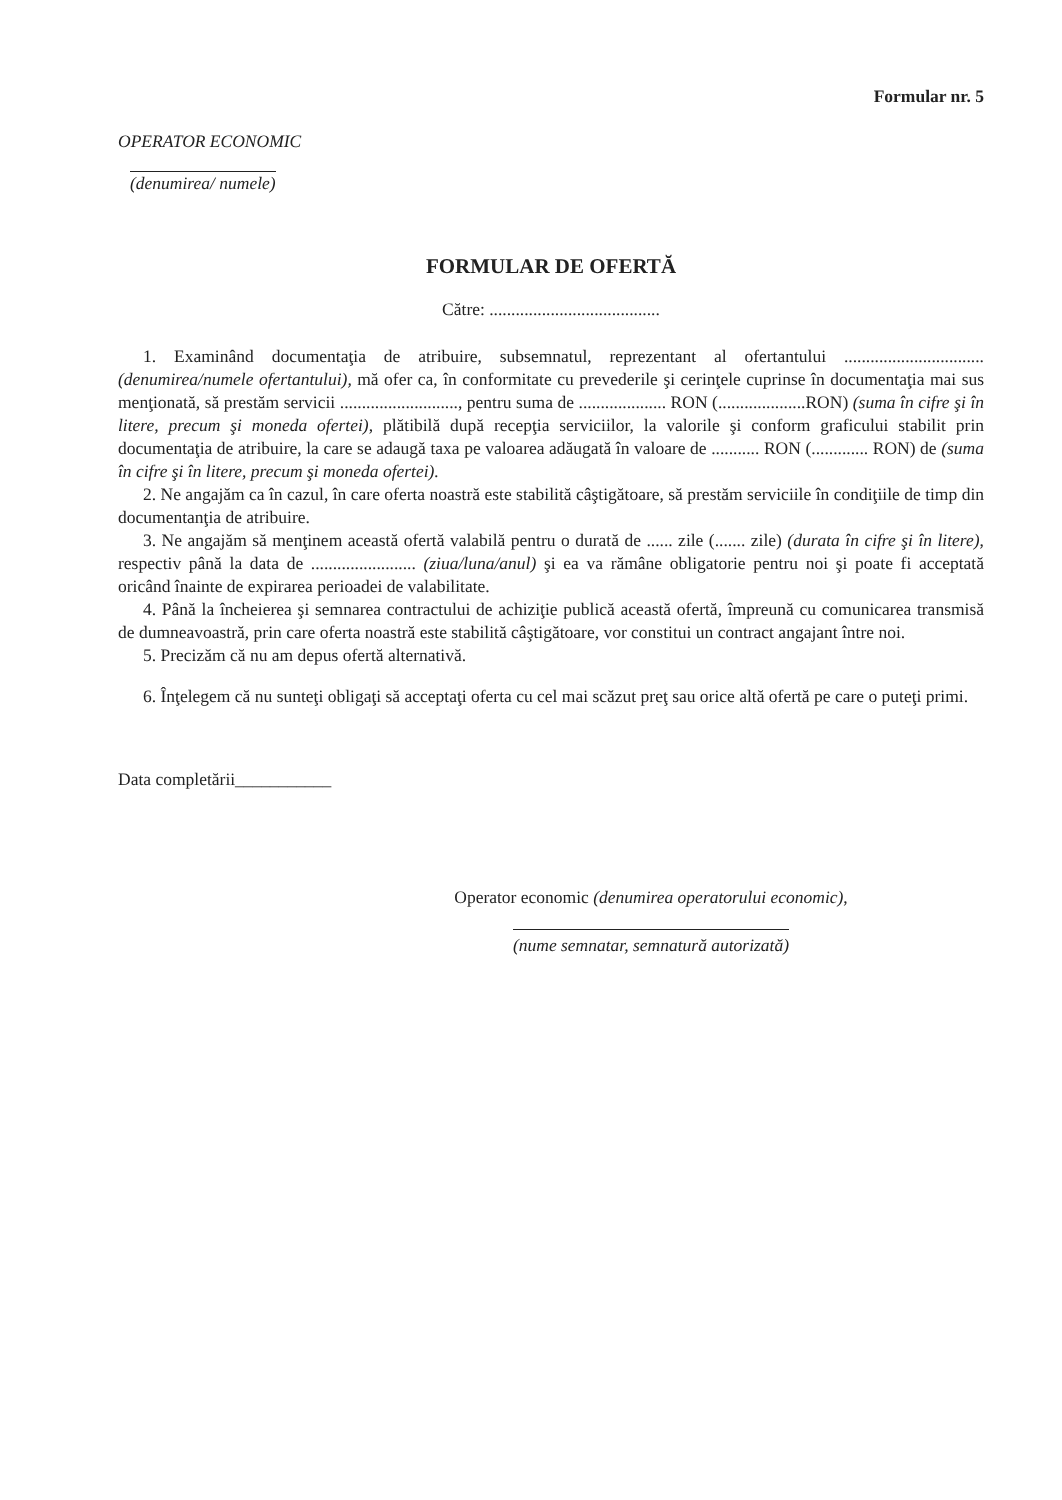Formular nr. 5
OPERATOR ECONOMIC
(denumirea/ numele)
FORMULAR DE OFERTĂ
Către: .......................................
1. Examinând documentaţia de atribuire, subsemnatul, reprezentant al ofertantului ................................ (denumirea/numele ofertantului), mă ofer ca, în conformitate cu prevederile şi cerinţele cuprinse în documentaţia mai sus menţionată, să prestăm servicii ..........................., pentru suma de .................... RON (....................RON) (suma în cifre şi în litere, precum şi moneda ofertei), plătibilă după recepţia serviciilor, la valorile şi conform graficului stabilit prin documentaţia de atribuire, la care se adaugă taxa pe valoarea adăugată în valoare de ........... RON (............. RON) de (suma în cifre şi în litere, precum şi moneda ofertei).
2. Ne angajăm ca în cazul, în care oferta noastră este stabilită câştigătoare, să prestăm serviciile în condiţiile de timp din documentanţia de atribuire.
3. Ne angajăm să menţinem această ofertă valabilă pentru o durată de ...... zile (....... zile) (durata în cifre şi în litere), respectiv până la data de ........................ (ziua/luna/anul) şi ea va rămâne obligatorie pentru noi şi poate fi acceptată oricând înainte de expirarea perioadei de valabilitate.
4. Până la încheierea şi semnarea contractului de achiziţie publică această ofertă, împreună cu comunicarea transmisă de dumneavoastră, prin care oferta noastră este stabilită câştigătoare, vor constitui un contract angajant între noi.
5. Precizăm că nu am depus ofertă alternativă.
6. Înţelegem că nu sunteţi obligaţi să acceptaţi oferta cu cel mai scăzut preţ sau orice altă ofertă pe care o puteţi primi.
Data completării___________
Operator economic (denumirea operatorului economic),
(nume semnatar, semnatură autorizată)